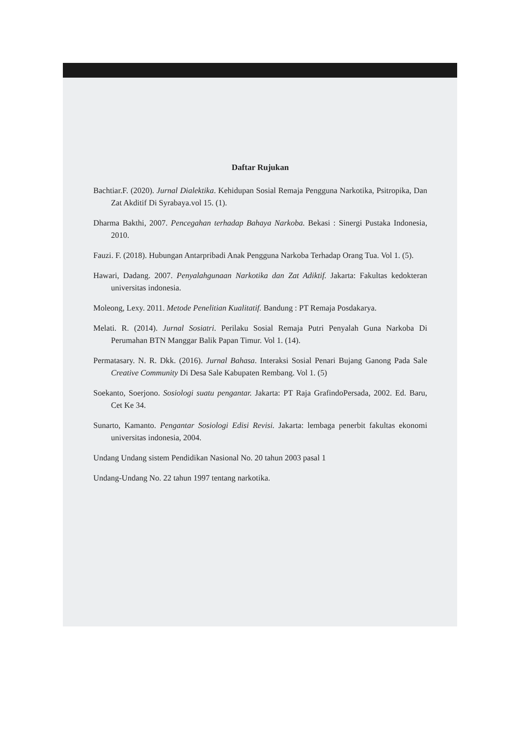Daftar Rujukan
Bachtiar.F. (2020). Jurnal Dialektika. Kehidupan Sosial Remaja Pengguna Narkotika, Psitropika, Dan Zat Akditif Di Syrabaya.vol 15. (1).
Dharma Bakthi, 2007. Pencegahan terhadap Bahaya Narkoba. Bekasi : Sinergi Pustaka Indonesia, 2010.
Fauzi. F. (2018). Hubungan Antarpribadi Anak Pengguna Narkoba Terhadap Orang Tua. Vol 1. (5).
Hawari, Dadang. 2007. Penyalahgunaan Narkotika dan Zat Adiktif. Jakarta: Fakultas kedokteran universitas indonesia.
Moleong, Lexy. 2011. Metode Penelitian Kualitatif. Bandung : PT Remaja Posdakarya.
Melati. R. (2014). Jurnal Sosiatri. Perilaku Sosial Remaja Putri Penyalah Guna Narkoba Di Perumahan BTN Manggar Balik Papan Timur. Vol 1. (14).
Permatasary. N. R. Dkk. (2016). Jurnal Bahasa. Interaksi Sosial Penari Bujang Ganong Pada Sale Creative Community Di Desa Sale Kabupaten Rembang. Vol 1. (5)
Soekanto, Soerjono. Sosiologi suatu pengantar. Jakarta: PT Raja GrafindoPersada, 2002. Ed. Baru, Cet Ke 34.
Sunarto, Kamanto. Pengantar Sosiologi Edisi Revisi. Jakarta: lembaga penerbit fakultas ekonomi universitas indonesia, 2004.
Undang Undang sistem Pendidikan Nasional No. 20 tahun 2003 pasal 1
Undang-Undang No. 22 tahun 1997 tentang narkotika.